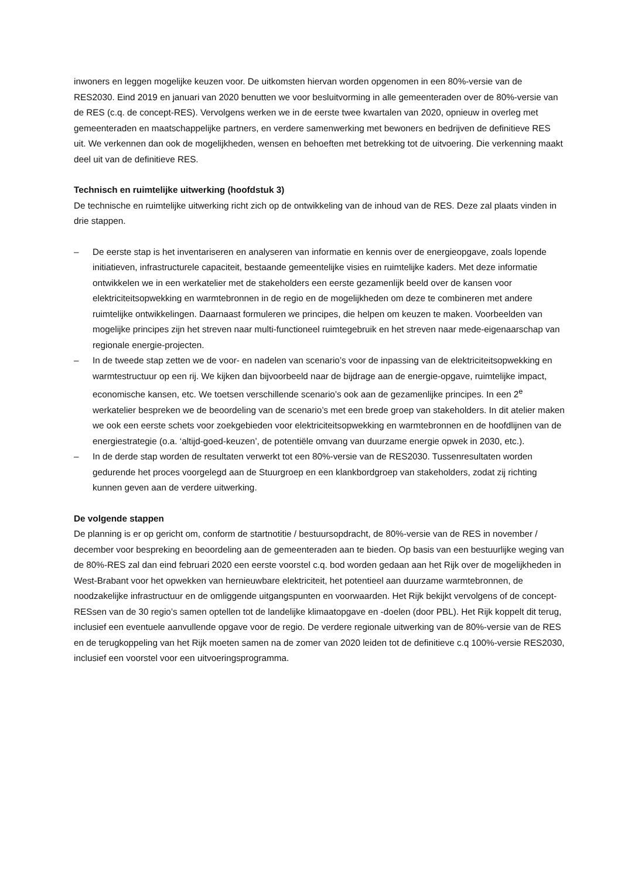inwoners en leggen mogelijke keuzen voor. De uitkomsten hiervan worden opgenomen in een 80%-versie van de RES2030. Eind 2019 en januari van 2020 benutten we voor besluitvorming in alle gemeenteraden over de 80%-versie van de RES (c.q. de concept-RES). Vervolgens werken we in de eerste twee kwartalen van 2020, opnieuw in overleg met gemeenteraden en maatschappelijke partners, en verdere samenwerking met bewoners en bedrijven de definitieve RES uit. We verkennen dan ook de mogelijkheden, wensen en behoeften met betrekking tot de uitvoering. Die verkenning maakt deel uit van de definitieve RES.
Technisch en ruimtelijke uitwerking (hoofdstuk 3)
De technische en ruimtelijke uitwerking richt zich op de ontwikkeling van de inhoud van de RES. Deze zal plaats vinden in drie stappen.
– De eerste stap is het inventariseren en analyseren van informatie en kennis over de energieopgave, zoals lopende initiatieven, infrastructurele capaciteit, bestaande gemeentelijke visies en ruimtelijke kaders. Met deze informatie ontwikkelen we in een werkatelier met de stakeholders een eerste gezamenlijk beeld over de kansen voor elektriciteitsopwekking en warmtebronnen in de regio en de mogelijkheden om deze te combineren met andere ruimtelijke ontwikkelingen. Daarnaast formuleren we principes, die helpen om keuzen te maken. Voorbeelden van mogelijke principes zijn het streven naar multi-functioneel ruimtegebruik en het streven naar mede-eigenaarschap van regionale energie-projecten.
– In de tweede stap zetten we de voor- en nadelen van scenario’s voor de inpassing van de elektriciteitsopwekking en warmtestructuur op een rij. We kijken dan bijvoorbeeld naar de bijdrage aan de energie-opgave, ruimtelijke impact, economische kansen, etc. We toetsen verschillende scenario’s ook aan de gezamenlijke principes. In een 2<sup>e</sup> werkatelier bespreken we de beoordeling van de scenario’s met een brede groep van stakeholders. In dit atelier maken we ook een eerste schets voor zoekgebieden voor elektriciteitsopwekking en warmtebronnen en de hoofdlijnen van de energiestrategie (o.a. ‘altijd-goed-keuzen’, de potentiële omvang van duurzame energie opwek in 2030, etc.).
– In de derde stap worden de resultaten verwerkt tot een 80%-versie van de RES2030. Tussenresultaten worden gedurende het proces voorgelegd aan de Stuurgroep en een klankbordgroep van stakeholders, zodat zij richting kunnen geven aan de verdere uitwerking.
De volgende stappen
De planning is er op gericht om, conform de startnotitie / bestuursopdracht, de 80%-versie van de RES in november / december voor bespreking en beoordeling aan de gemeenteraden aan te bieden. Op basis van een bestuurlijke weging van de 80%-RES zal dan eind februari 2020 een eerste voorstel c.q. bod worden gedaan aan het Rijk over de mogelijkheden in West-Brabant voor het opwekken van hernieuwbare elektriciteit, het potentieel aan duurzame warmtebronnen, de noodzakelijke infrastructuur en de omliggende uitgangspunten en voorwaarden. Het Rijk bekijkt vervolgens of de concept-RESsen van de 30 regio’s samen optellen tot de landelijke klimaatopgave en -doelen (door PBL). Het Rijk koppelt dit terug, inclusief een eventuele aanvullende opgave voor de regio. De verdere regionale uitwerking van de 80%-versie van de RES en de terugkoppeling van het Rijk moeten samen na de zomer van 2020 leiden tot de definitieve c.q 100%-versie RES2030, inclusief een voorstel voor een uitvoeringsprogramma.